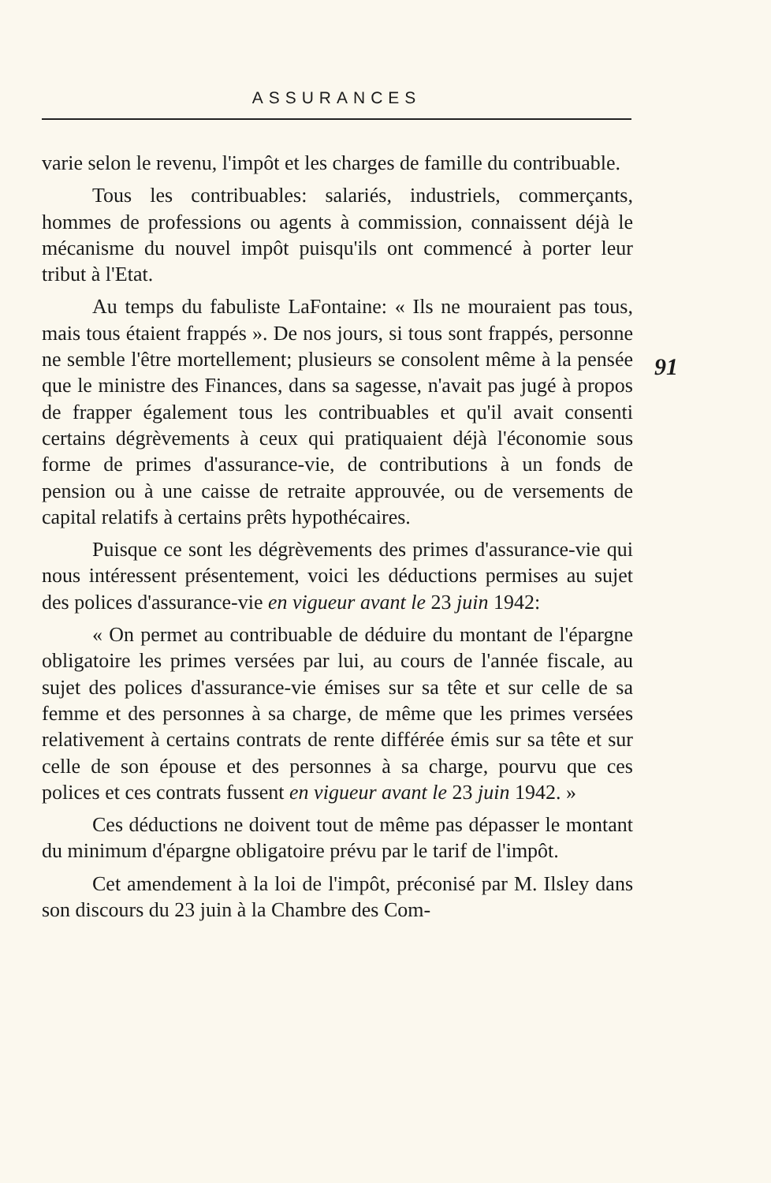ASSURANCES
91
varie selon le revenu, l'impôt et les charges de famille du contribuable.
Tous les contribuables: salariés, industriels, commerçants, hommes de professions ou agents à commission, connaissent déjà le mécanisme du nouvel impôt puisqu'ils ont commencé à porter leur tribut à l'Etat.
Au temps du fabuliste LaFontaine: « Ils ne mouraient pas tous, mais tous étaient frappés ». De nos jours, si tous sont frappés, personne ne semble l'être mortellement; plusieurs se consolent même à la pensée que le ministre des Finances, dans sa sagesse, n'avait pas jugé à propos de frapper également tous les contribuables et qu'il avait consenti certains dégrèvements à ceux qui pratiquaient déjà l'économie sous forme de primes d'assurance-vie, de contributions à un fonds de pension ou à une caisse de retraite approuvée, ou de versements de capital relatifs à certains prêts hypothécaires.
Puisque ce sont les dégrèvements des primes d'assurance-vie qui nous intéressent présentement, voici les déductions permises au sujet des polices d'assurance-vie en vigueur avant le 23 juin 1942:
« On permet au contribuable de déduire du montant de l'épargne obligatoire les primes versées par lui, au cours de l'année fiscale, au sujet des polices d'assurance-vie émises sur sa tête et sur celle de sa femme et des personnes à sa charge, de même que les primes versées relativement à certains contrats de rente différée émis sur sa tête et sur celle de son épouse et des personnes à sa charge, pourvu que ces polices et ces contrats fussent en vigueur avant le 23 juin 1942. »
Ces déductions ne doivent tout de même pas dépasser le montant du minimum d'épargne obligatoire prévu par le tarif de l'impôt.
Cet amendement à la loi de l'impôt, préconisé par M. Ilsley dans son discours du 23 juin à la Chambre des Com-